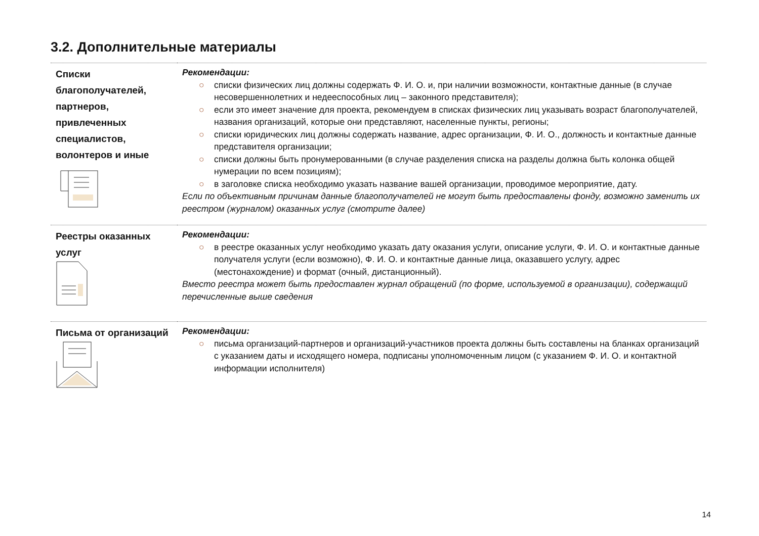3.2. Дополнительные материалы
| Списки благополучателей, партнеров, привлеченных специалистов, волонтеров и иные | Рекомендации: ○ списки физических лиц должны содержать Ф. И. О. и, при наличии возможности, контактные данные (в случае несовершеннолетних и недееспособных лиц – законного представителя); ○ если это имеет значение для проекта, рекомендуем в списках физических лиц указывать возраст благополучателей, названия организаций, которые они представляют, населенные пункты, регионы; ○ списки юридических лиц должны содержать название, адрес организации, Ф. И. О., должность и контактные данные представителя организации; ○ списки должны быть пронумерованными (в случае разделения списка на разделы должна быть колонка общей нумерации по всем позициям); ○ в заголовке списка необходимо указать название вашей организации, проводимое мероприятие, дату. Если по объективным причинам данные благополучателей не могут быть предоставлены фонду, возможно заменить их реестром (журналом) оказанных услуг (смотрите далее) |
| Реестры оказанных услуг | Рекомендации: ○ в реестре оказанных услуг необходимо указать дату оказания услуги, описание услуги, Ф. И. О. и контактные данные получателя услуги (если возможно), Ф. И. О. и контактные данные лица, оказавшего услугу, адрес (местонахождение) и формат (очный, дистанционный). Вместо реестра может быть предоставлен журнал обращений (по форме, используемой в организации), содержащий перечисленные выше сведения |
| Письма от организаций | Рекомендации: ○ письма организаций-партнеров и организаций-участников проекта должны быть составлены на бланках организаций с указанием даты и исходящего номера, подписаны уполномоченным лицом (с указанием Ф. И. О. и контактной информации исполнителя) |
14